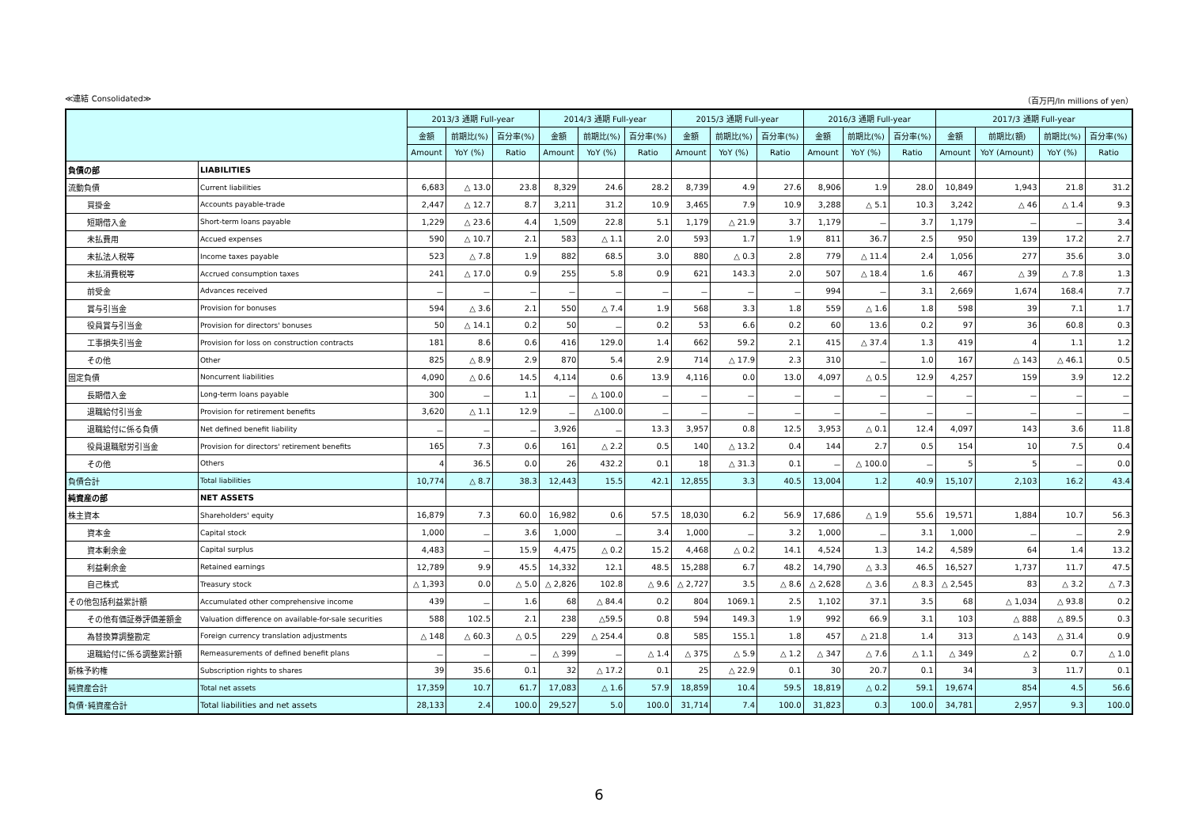≪連結 Consolidated≫ （百万円/In millions of yen）
| | | 2013/3 通期 Full-year | | | 2014/3 通期 Full-year | | | 2015/3 通期 Full-year | | | 2016/3 通期 Full-year | | | 2017/3 通期 Full-year | | | |
| --- | --- | --- | --- | --- | --- | --- | --- | --- | --- | --- | --- | --- | --- | --- | --- | --- | --- |
| | | 金額 | 前期比(%) | 百分率(%) | 金額 | 前期比(%) | 百分率(%) | 金額 | 前期比(%) | 百分率(%) | 金額 | 前期比(%) | 百分率(%) | 金額 | 前期比(額) | 前期比(%) | 百分率(%) |
| | | Amount | YoY (%) | Ratio | Amount | YoY (%) | Ratio | Amount | YoY (%) | Ratio | Amount | YoY (%) | Ratio | Amount | YoY (Amount) | YoY (%) | Ratio |
| 負債の部 | LIABILITIES | | | | | | | | | | | | | | | | |
| 流動負債 | Current liabilities | 6,683 | △ 13.0 | 23.8 | 8,329 | 24.6 | 28.2 | 8,739 | 4.9 | 27.6 | 8,906 | 1.9 | 28.0 | 10,849 | 1,943 | 21.8 | 31.2 |
| 買掛金 | Accounts payable-trade | 2,447 | △ 12.7 | 8.7 | 3,211 | 31.2 | 10.9 | 3,465 | 7.9 | 10.9 | 3,288 | △ 5.1 | 10.3 | 3,242 | △ 46 | △ 1.4 | 9.3 |
| 短期借入金 | Short-term loans payable | 1,229 | △ 23.6 | 4.4 | 1,509 | 22.8 | 5.1 | 1,179 | △ 21.9 | 3.7 | 1,179 | － | 3.7 | 1,179 | － | － | 3.4 |
| 未払費用 | Accued expenses | 590 | △ 10.7 | 2.1 | 583 | △ 1.1 | 2.0 | 593 | 1.7 | 1.9 | 811 | 36.7 | 2.5 | 950 | 139 | 17.2 | 2.7 |
| 未払法人税等 | Income taxes payable | 523 | △ 7.8 | 1.9 | 882 | 68.5 | 3.0 | 880 | △ 0.3 | 2.8 | 779 | △ 11.4 | 2.4 | 1,056 | 277 | 35.6 | 3.0 |
| 未払消費税等 | Accrued consumption taxes | 241 | △ 17.0 | 0.9 | 255 | 5.8 | 0.9 | 621 | 143.3 | 2.0 | 507 | △ 18.4 | 1.6 | 467 | △ 39 | △ 7.8 | 1.3 |
| 前受金 | Advances received | － | － | － | － | － | － | － | － | － | 994 | － | 3.1 | 2,669 | 1,674 | 168.4 | 7.7 |
| 賞与引当金 | Provision for bonuses | 594 | △ 3.6 | 2.1 | 550 | △ 7.4 | 1.9 | 568 | 3.3 | 1.8 | 559 | △ 1.6 | 1.8 | 598 | 39 | 7.1 | 1.7 |
| 役員賞与引当金 | Provision for directors' bonuses | 50 | △ 14.1 | 0.2 | 50 | － | 0.2 | 53 | 6.6 | 0.2 | 60 | 13.6 | 0.2 | 97 | 36 | 60.8 | 0.3 |
| 工事損失引当金 | Provision for loss on construction contracts | 181 | 8.6 | 0.6 | 416 | 129.0 | 1.4 | 662 | 59.2 | 2.1 | 415 | △ 37.4 | 1.3 | 419 | 4 | 1.1 | 1.2 |
| その他 | Other | 825 | △ 8.9 | 2.9 | 870 | 5.4 | 2.9 | 714 | △ 17.9 | 2.3 | 310 | － | 1.0 | 167 | △ 143 | △ 46.1 | 0.5 |
| 固定負債 | Noncurrent liabilities | 4,090 | △ 0.6 | 14.5 | 4,114 | 0.6 | 13.9 | 4,116 | 0.0 | 13.0 | 4,097 | △ 0.5 | 12.9 | 4,257 | 159 | 3.9 | 12.2 |
| 長期借入金 | Long-term loans payable | 300 | － | 1.1 | － | △ 100.0 | － | － | － | － | － | － | － | － | － | － | － |
| 退職給付引当金 | Provision for retirement benefits | 3,620 | △ 1.1 | 12.9 | － | △100.0 | － | － | － | － | － | － | － | － | － | － | － |
| 退職給付に係る負債 | Net defined benefit liability | － | － | － | 3,926 | － | 13.3 | 3,957 | 0.8 | 12.5 | 3,953 | △ 0.1 | 12.4 | 4,097 | 143 | 3.6 | 11.8 |
| 役員退職慰労引当金 | Provision for directors' retirement benefits | 165 | 7.3 | 0.6 | 161 | △ 2.2 | 0.5 | 140 | △ 13.2 | 0.4 | 144 | 2.7 | 0.5 | 154 | 10 | 7.5 | 0.4 |
| その他 | Others | 4 | 36.5 | 0.0 | 26 | 432.2 | 0.1 | 18 | △ 31.3 | 0.1 | － | △ 100.0 | － | 5 | 5 | － | 0.0 |
| 負債合計 | Total liabilities | 10,774 | △ 8.7 | 38.3 | 12,443 | 15.5 | 42.1 | 12,855 | 3.3 | 40.5 | 13,004 | 1.2 | 40.9 | 15,107 | 2,103 | 16.2 | 43.4 |
| 純資産の部 | NET ASSETS | | | | | | | | | | | | | | | | |
| 株主資本 | Shareholders' equity | 16,879 | 7.3 | 60.0 | 16,982 | 0.6 | 57.5 | 18,030 | 6.2 | 56.9 | 17,686 | △ 1.9 | 55.6 | 19,571 | 1,884 | 10.7 | 56.3 |
| 資本金 | Capital stock | 1,000 | － | 3.6 | 1,000 | － | 3.4 | 1,000 | － | 3.2 | 1,000 | － | 3.1 | 1,000 | － | － | 2.9 |
| 資本剰余金 | Capital surplus | 4,483 | － | 15.9 | 4,475 | △ 0.2 | 15.2 | 4,468 | △ 0.2 | 14.1 | 4,524 | 1.3 | 14.2 | 4,589 | 64 | 1.4 | 13.2 |
| 利益剰余金 | Retained earnings | 12,789 | 9.9 | 45.5 | 14,332 | 12.1 | 48.5 | 15,288 | 6.7 | 48.2 | 14,790 | △ 3.3 | 46.5 | 16,527 | 1,737 | 11.7 | 47.5 |
| 自己株式 | Treasury stock | △ 1,393 | 0.0 | △ 5.0 | △ 2,826 | 102.8 | △ 9.6 | △ 2,727 | 3.5 | △ 8.6 | △ 2,628 | △ 3.6 | △ 8.3 | △ 2,545 | 83 | △ 3.2 | △ 7.3 |
| その他包括利益累計額 | Accumulated other comprehensive income | 439 | － | 1.6 | 68 | △ 84.4 | 0.2 | 804 | 1069.1 | 2.5 | 1,102 | 37.1 | 3.5 | 68 | △ 1,034 | △ 93.8 | 0.2 |
| その他有価証券評価差額金 | Valuation difference on available-for-sale securities | 588 | 102.5 | 2.1 | 238 | △59.5 | 0.8 | 594 | 149.3 | 1.9 | 992 | 66.9 | 3.1 | 103 | △ 888 | △ 89.5 | 0.3 |
| 為替換算調整勘定 | Foreign currency translation adjustments | △ 148 | △ 60.3 | △ 0.5 | 229 | △ 254.4 | 0.8 | 585 | 155.1 | 1.8 | 457 | △ 21.8 | 1.4 | 313 | △ 143 | △ 31.4 | 0.9 |
| 退職給付に係る調整累計額 | Remeasurements of defined benefit plans | － | － | － | △ 399 | － | △ 1.4 | △ 375 | △ 5.9 | △ 1.2 | △ 347 | △ 7.6 | △ 1.1 | △ 349 | △ 2 | 0.7 | △ 1.0 |
| 新株予約権 | Subscription rights to shares | 39 | 35.6 | 0.1 | 32 | △ 17.2 | 0.1 | 25 | △ 22.9 | 0.1 | 30 | 20.7 | 0.1 | 34 | 3 | 11.7 | 0.1 |
| 純資産合計 | Total net assets | 17,359 | 10.7 | 61.7 | 17,083 | △ 1.6 | 57.9 | 18,859 | 10.4 | 59.5 | 18,819 | △ 0.2 | 59.1 | 19,674 | 854 | 4.5 | 56.6 |
| 負債･純資産合計 | Total liabilities and net assets | 28,133 | 2.4 | 100.0 | 29,527 | 5.0 | 100.0 | 31,714 | 7.4 | 100.0 | 31,823 | 0.3 | 100.0 | 34,781 | 2,957 | 9.3 | 100.0 |
6